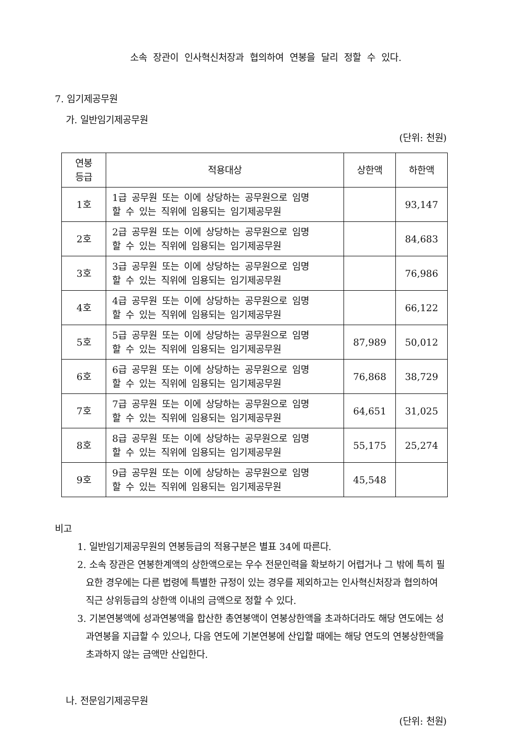소속 장관이 인사혁신처장과 협의하여 연봉을 달리 정할 수 있다.
7. 임기제공무원
가. 일반임기제공무원
(단위: 천원)
| 연봉 등급 | 적용대상 | 상한액 | 하한액 |
| --- | --- | --- | --- |
| 1호 | 1급 공무원 또는 이에 상당하는 공무원으로 임명 할 수 있는 직위에 임용되는 임기제공무원 | | 93,147 |
| 2호 | 2급 공무원 또는 이에 상당하는 공무원으로 임명 할 수 있는 직위에 임용되는 임기제공무원 | | 84,683 |
| 3호 | 3급 공무원 또는 이에 상당하는 공무원으로 임명 할 수 있는 직위에 임용되는 임기제공무원 | | 76,986 |
| 4호 | 4급 공무원 또는 이에 상당하는 공무원으로 임명 할 수 있는 직위에 임용되는 임기제공무원 | | 66,122 |
| 5호 | 5급 공무원 또는 이에 상당하는 공무원으로 임명 할 수 있는 직위에 임용되는 임기제공무원 | 87,989 | 50,012 |
| 6호 | 6급 공무원 또는 이에 상당하는 공무원으로 임명 할 수 있는 직위에 임용되는 임기제공무원 | 76,868 | 38,729 |
| 7호 | 7급 공무원 또는 이에 상당하는 공무원으로 임명 할 수 있는 직위에 임용되는 임기제공무원 | 64,651 | 31,025 |
| 8호 | 8급 공무원 또는 이에 상당하는 공무원으로 임명 할 수 있는 직위에 임용되는 임기제공무원 | 55,175 | 25,274 |
| 9호 | 9급 공무원 또는 이에 상당하는 공무원으로 임명 할 수 있는 직위에 임용되는 임기제공무원 | 45,548 | |
비고
1. 일반임기제공무원의 연봉등급의 적용구분은 별표 34에 따른다.
2. 소속 장관은 연봉한계액의 상한액으로는 우수 전문인력을 확보하기 어렵거나 그 밖에 특히 필요한 경우에는 다른 법령에 특별한 규정이 있는 경우를 제외하고는 인사혁신처장과 협의하여 직근 상위등급의 상한액 이내의 금액으로 정할 수 있다.
3. 기본연봉액에 성과연봉액을 합산한 총연봉액이 연봉상한액을 초과하더라도 해당 연도에는 성과연봉을 지급할 수 있으나, 다음 연도에 기본연봉에 산입할 때에는 해당 연도의 연봉상한액을 초과하지 않는 금액만 산입한다.
나. 전문임기제공무원
(단위: 천원)